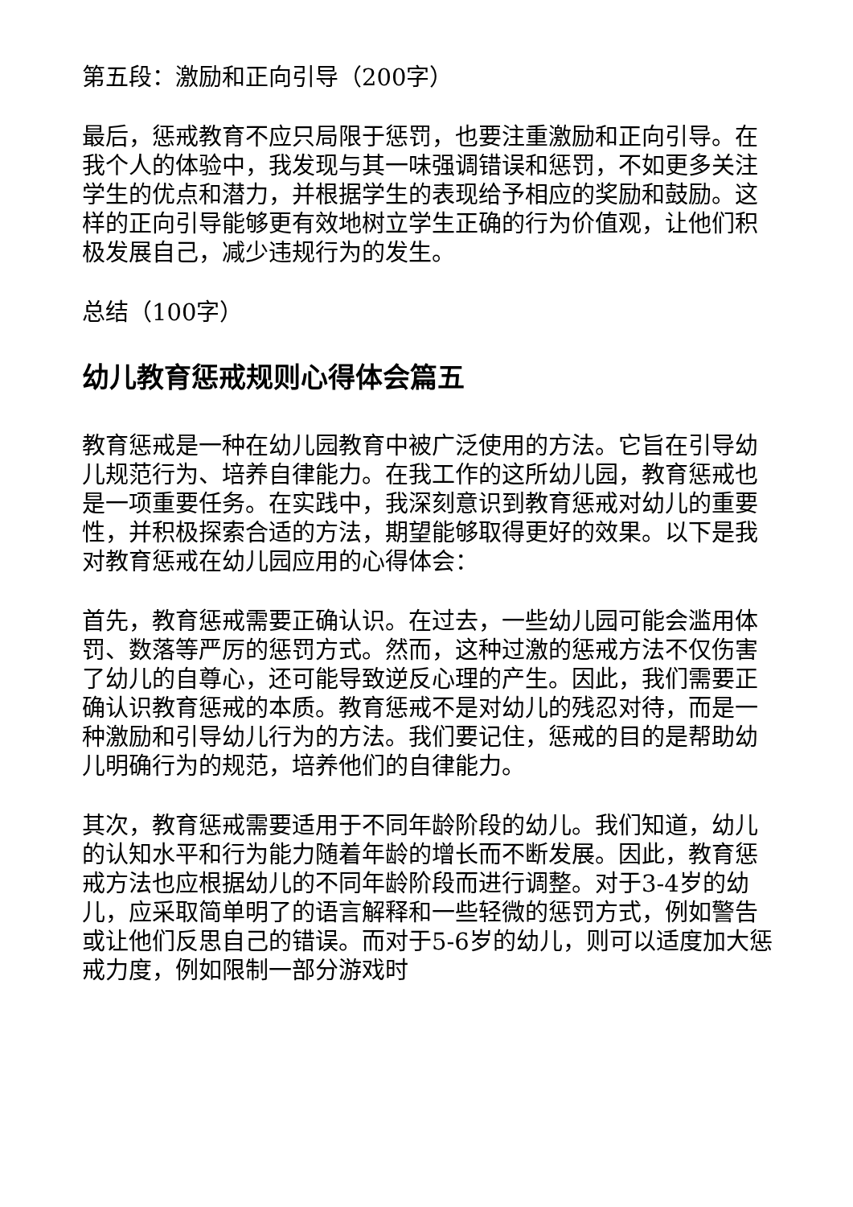第五段：激励和正向引导（200字）
最后，惩戒教育不应只局限于惩罚，也要注重激励和正向引导。在我个人的体验中，我发现与其一味强调错误和惩罚，不如更多关注学生的优点和潜力，并根据学生的表现给予相应的奖励和鼓励。这样的正向引导能够更有效地树立学生正确的行为价值观，让他们积极发展自己，减少违规行为的发生。
总结（100字）
幼儿教育惩戒规则心得体会篇五
教育惩戒是一种在幼儿园教育中被广泛使用的方法。它旨在引导幼儿规范行为、培养自律能力。在我工作的这所幼儿园，教育惩戒也是一项重要任务。在实践中，我深刻意识到教育惩戒对幼儿的重要性，并积极探索合适的方法，期望能够取得更好的效果。以下是我对教育惩戒在幼儿园应用的心得体会：
首先，教育惩戒需要正确认识。在过去，一些幼儿园可能会滥用体罚、数落等严厉的惩罚方式。然而，这种过激的惩戒方法不仅伤害了幼儿的自尊心，还可能导致逆反心理的产生。因此，我们需要正确认识教育惩戒的本质。教育惩戒不是对幼儿的残忍对待，而是一种激励和引导幼儿行为的方法。我们要记住，惩戒的目的是帮助幼儿明确行为的规范，培养他们的自律能力。
其次，教育惩戒需要适用于不同年龄阶段的幼儿。我们知道，幼儿的认知水平和行为能力随着年龄的增长而不断发展。因此，教育惩戒方法也应根据幼儿的不同年龄阶段而进行调整。对于3-4岁的幼儿，应采取简单明了的语言解释和一些轻微的惩罚方式，例如警告或让他们反思自己的错误。而对于5-6岁的幼儿，则可以适度加大惩戒力度，例如限制一部分游戏时